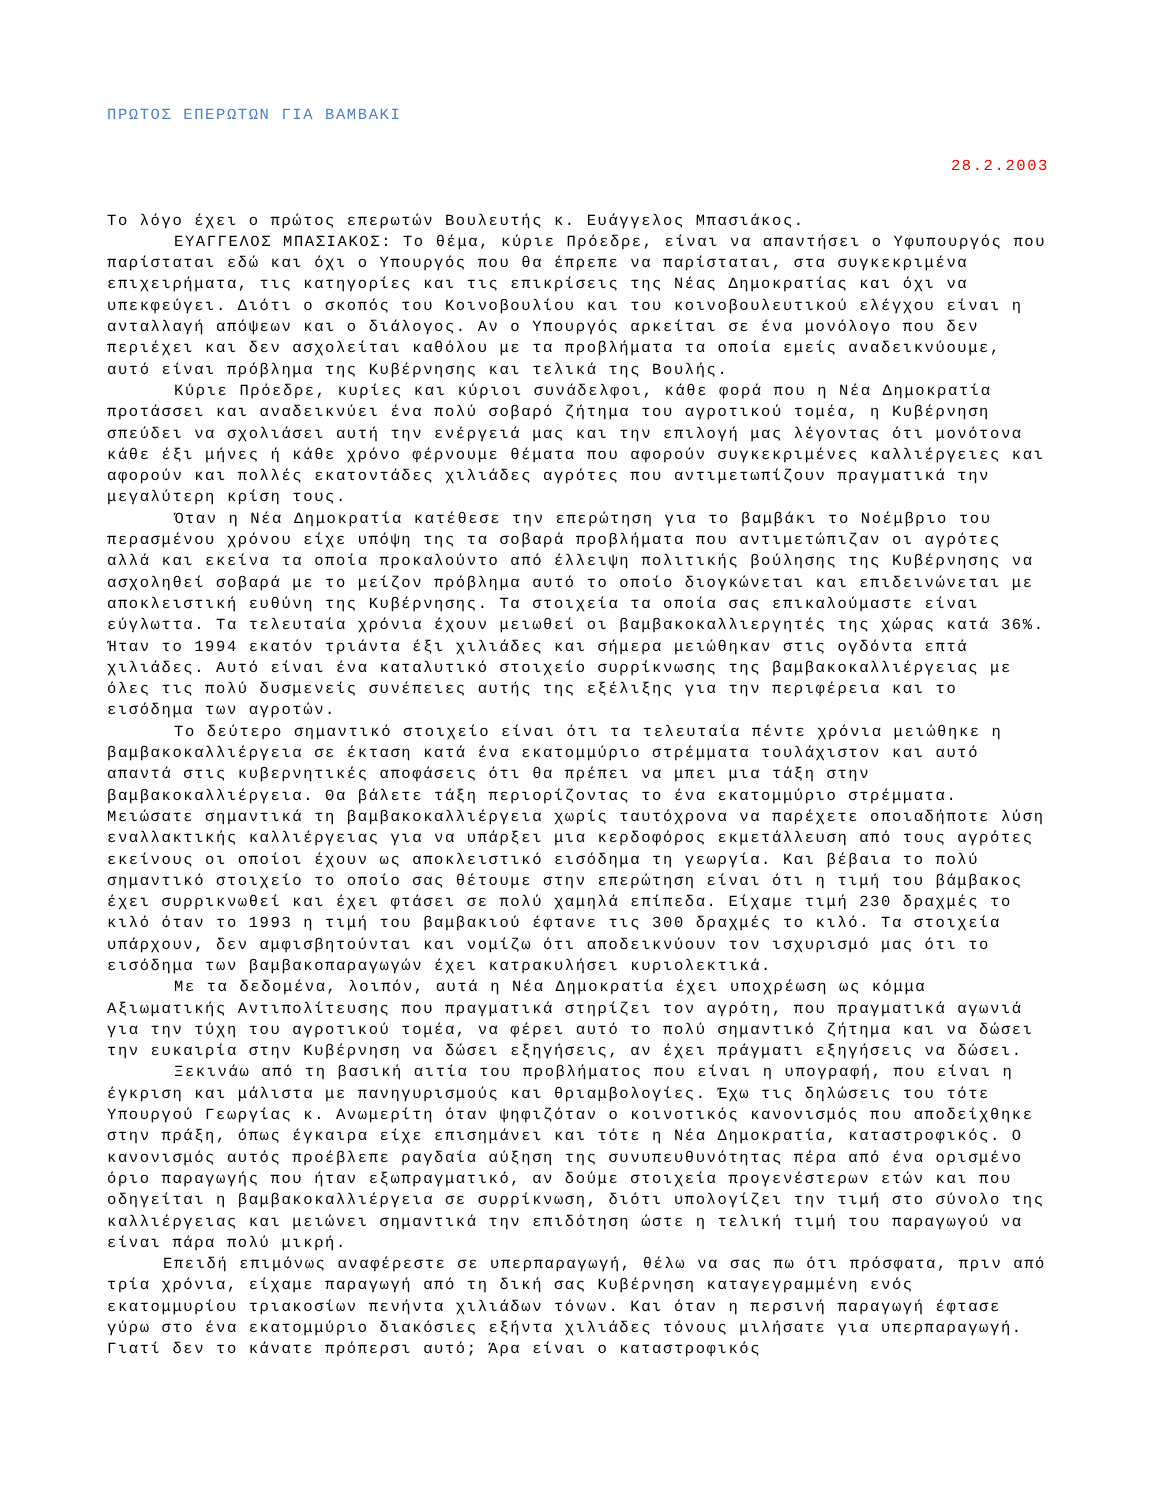ΠΡΩΤΟΣ ΕΠΕΡΩΤΩΝ ΓΙΑ ΒΑΜΒΑΚΙ
28.2.2003
Το λόγο έχει ο πρώτος επερωτών Βουλευτής κ. Ευάγγελος Μπασιάκος.
ΕΥΑΓΓΕΛΟΣ ΜΠΑΣΙΑΚΟΣ: Το θέμα, κύριε Πρόεδρε, είναι να απαντήσει ο Υφυπουργός που παρίσταται εδώ και όχι ο Υπουργός που θα έπρεπε να παρίσταται, στα συγκεκριμένα επιχειρήματα, τις κατηγορίες και τις επικρίσεις της Νέας Δημοκρατίας και όχι να υπεκφεύγει. Διότι ο σκοπός του Κοινοβουλίου και του κοινοβουλευτικού ελέγχου είναι η ανταλλαγή απόψεων και ο διάλογος. Αν ο Υπουργός αρκείται σε ένα μονόλογο που δεν περιέχει και δεν ασχολείται καθόλου με τα προβλήματα τα οποία εμείς αναδεικνύουμε, αυτό είναι πρόβλημα της Κυβέρνησης και τελικά της Βουλής.
Κύριε Πρόεδρε, κυρίες και κύριοι συνάδελφοι, κάθε φορά που η Νέα Δημοκρατία προτάσσει και αναδεικνύει ένα πολύ σοβαρό ζήτημα του αγροτικού τομέα, η Κυβέρνηση σπεύδει να σχολιάσει αυτή την ενέργειά μας και την επιλογή μας λέγοντας ότι μονότονα κάθε έξι μήνες ή κάθε χρόνο φέρνουμε θέματα που αφορούν συγκεκριμένες καλλιέργειες και αφορούν και πολλές εκατοντάδες χιλιάδες αγρότες που αντιμετωπίζουν πραγματικά την μεγαλύτερη κρίση τους.
Όταν η Νέα Δημοκρατία κατέθεσε την επερώτηση για το βαμβάκι το Νοέμβριο του περασμένου χρόνου είχε υπόψη της τα σοβαρά προβλήματα που αντιμετώπιζαν οι αγρότες αλλά και εκείνα τα οποία προκαλούντο από έλλειψη πολιτικής βούλησης της Κυβέρνησης να ασχοληθεί σοβαρά με το μείζον πρόβλημα αυτό το οποίο διογκώνεται και επιδεινώνεται με αποκλειστική ευθύνη της Κυβέρνησης. Τα στοιχεία τα οποία σας επικαλούμαστε είναι εύγλωττα. Τα τελευταία χρόνια έχουν μειωθεί οι βαμβακοκαλλιεργητές της χώρας κατά 36%. Ήταν το 1994 εκατόν τριάντα έξι χιλιάδες και σήμερα μειώθηκαν στις ογδόντα επτά χιλιάδες. Αυτό είναι ένα καταλυτικό στοιχείο συρρίκνωσης της βαμβακοκαλλιέργειας με όλες τις πολύ δυσμενείς συνέπειες αυτής της εξέλιξης για την περιφέρεια και το εισόδημα των αγροτών.
Το δεύτερο σημαντικό στοιχείο είναι ότι τα τελευταία πέντε χρόνια μειώθηκε η βαμβακοκαλλιέργεια σε έκταση κατά ένα εκατομμύριο στρέμματα τουλάχιστον και αυτό απαντά στις κυβερνητικές αποφάσεις ότι θα πρέπει να μπει μια τάξη στην βαμβακοκαλλιέργεια. Θα βάλετε τάξη περιορίζοντας το ένα εκατομμύριο στρέμματα. Μειώσατε σημαντικά τη βαμβακοκαλλιέργεια χωρίς ταυτόχρονα να παρέχετε οποιαδήποτε λύση εναλλακτικής καλλιέργειας για να υπάρξει μια κερδοφόρος εκμετάλλευση από τους αγρότες εκείνους οι οποίοι έχουν ως αποκλειστικό εισόδημα τη γεωργία. Και βέβαια το πολύ σημαντικό στοιχείο το οποίο σας θέτουμε στην επερώτηση είναι ότι η τιμή του βάμβακος έχει συρρικνωθεί και έχει φτάσει σε πολύ χαμηλά επίπεδα. Είχαμε τιμή 230 δραχμές το κιλό όταν το 1993 η τιμή του βαμβακιού έφτανε τις 300 δραχμές το κιλό. Τα στοιχεία υπάρχουν, δεν αμφισβητούνται και νομίζω ότι αποδεικνύουν τον ισχυρισμό μας ότι το εισόδημα των βαμβακοπαραγωγών έχει κατρακυλήσει κυριολεκτικά.
Με τα δεδομένα, λοιπόν, αυτά η Νέα Δημοκρατία έχει υποχρέωση ως κόμμα Αξιωματικής Αντιπολίτευσης που πραγματικά στηρίζει τον αγρότη, που πραγματικά αγωνιά για την τύχη του αγροτικού τομέα, να φέρει αυτό το πολύ σημαντικό ζήτημα και να δώσει την ευκαιρία στην Κυβέρνηση να δώσει εξηγήσεις, αν έχει πράγματι εξηγήσεις να δώσει.
Ξεκινάω από τη βασική αιτία του προβλήματος που είναι η υπογραφή, που είναι η έγκριση και μάλιστα με πανηγυρισμούς και θριαμβολογίες. Έχω τις δηλώσεις του τότε Υπουργού Γεωργίας κ. Ανωμερίτη όταν ψηφιζόταν ο κοινοτικός κανονισμός που αποδείχθηκε στην πράξη, όπως έγκαιρα είχε επισημάνει και τότε η Νέα Δημοκρατία, καταστροφικός. Ο κανονισμός αυτός προέβλεπε ραγδαία αύξηση της συνυπευθυνότητας πέρα από ένα ορισμένο όριο παραγωγής που ήταν εξωπραγματικό, αν δούμε στοιχεία προγενέστερων ετών και που οδηγείται η βαμβακοκαλλιέργεια σε συρρίκνωση, διότι υπολογίζει την τιμή στο σύνολο της καλλιέργειας και μειώνει σημαντικά την επιδότηση ώστε η τελική τιμή του παραγωγού να είναι πάρα πολύ μικρή.
Επειδή επιμόνως αναφέρεστε σε υπερπαραγωγή, θέλω να σας πω ότι πρόσφατα, πριν από τρία χρόνια, είχαμε παραγωγή από τη δική σας Κυβέρνηση καταγεγραμμένη ενός εκατομμυρίου τριακοσίων πενήντα χιλιάδων τόνων. Και όταν η περσινή παραγωγή έφτασε γύρω στο ένα εκατομμύριο διακόσιες εξήντα χιλιάδες τόνους μιλήσατε για υπερπαραγωγή. Γιατί δεν το κάνατε πρόπερσι αυτό; Άρα είναι ο καταστροφικός